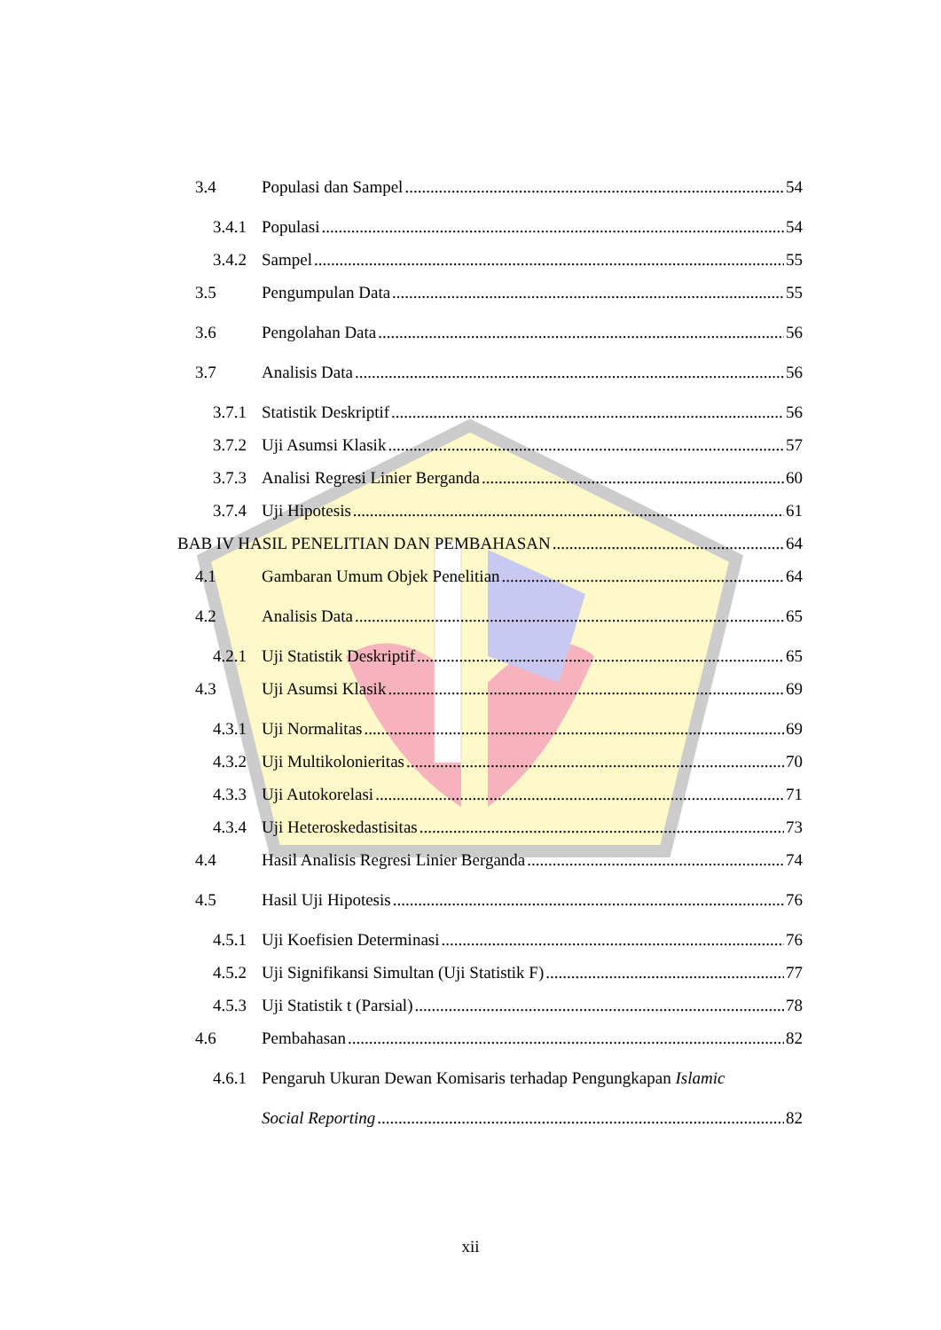3.4 Populasi dan Sampel 54
3.4.1 Populasi 54
3.4.2 Sampel 55
3.5 Pengumpulan Data 55
3.6 Pengolahan Data 56
3.7 Analisis Data 56
3.7.1 Statistik Deskriptif 56
3.7.2 Uji Asumsi Klasik 57
3.7.3 Analisi Regresi Linier Berganda 60
3.7.4 Uji Hipotesis 61
BAB IV HASIL PENELITIAN DAN PEMBAHASAN 64
4.1 Gambaran Umum Objek Penelitian 64
4.2 Analisis Data 65
4.2.1 Uji Statistik Deskriptif 65
4.3 Uji Asumsi Klasik 69
4.3.1 Uji Normalitas 69
4.3.2 Uji Multikolonieritas 70
4.3.3 Uji Autokorelasi 71
4.3.4 Uji Heteroskedastisitas 73
4.4 Hasil Analisis Regresi Linier Berganda 74
4.5 Hasil Uji Hipotesis 76
4.5.1 Uji Koefisien Determinasi 76
4.5.2 Uji Signifikansi Simultan (Uji Statistik F) 77
4.5.3 Uji Statistik t (Parsial) 78
4.6 Pembahasan 82
4.6.1 Pengaruh Ukuran Dewan Komisaris terhadap Pengungkapan Islamic
Social Reporting 82
xii